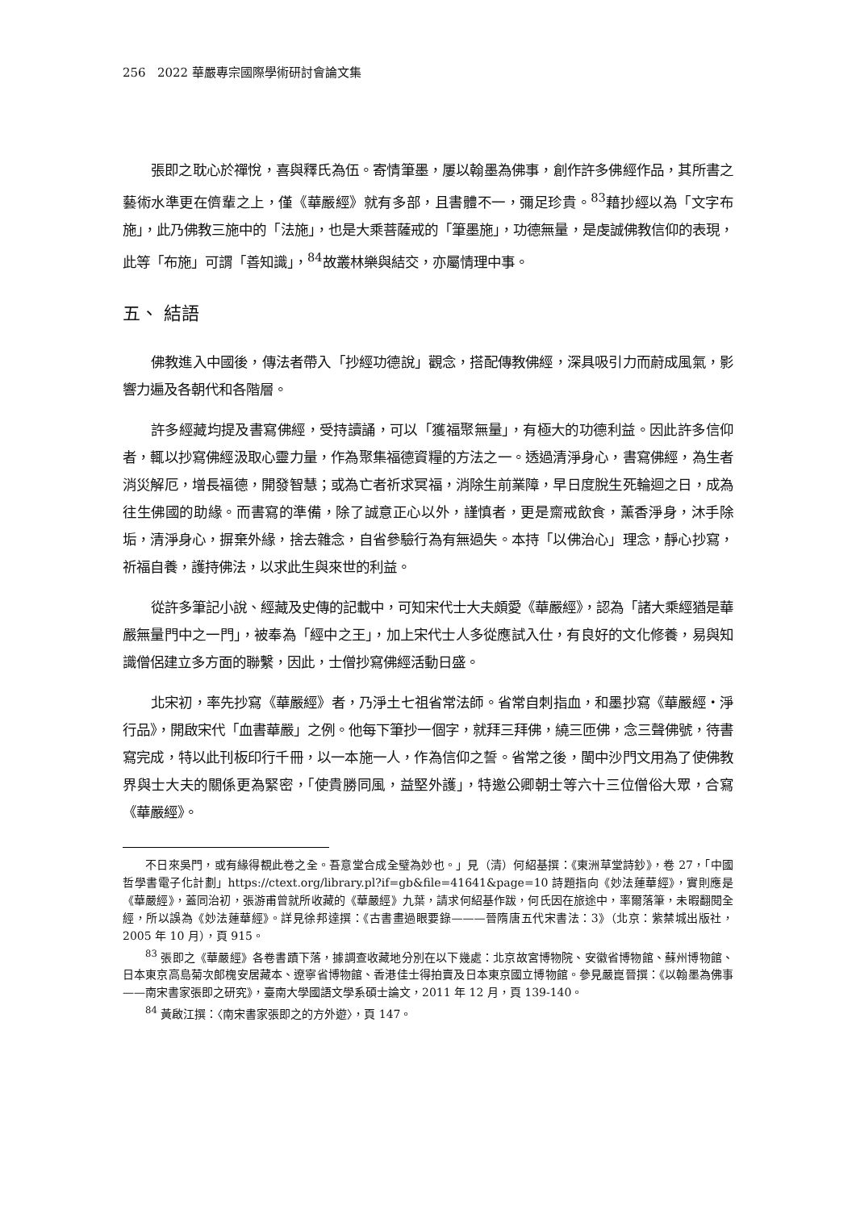256 2022 華嚴專宗國際學術研討會論文集
張即之耽心於禪悅，喜與釋氏為伍。寄情筆墨，屢以翰墨為佛事，創作許多佛經作品，其所書之藝術水準更在儕輩之上，僅《華嚴經》就有多部，且書體不一，彌足珍貴。<sup>83</sup>藉抄經以為「文字布施」，此乃佛教三施中的「法施」，也是大乘菩薩戒的「筆墨施」，功德無量，是虔誠佛教信仰的表現，此等「布施」可謂「善知識」，<sup>84</sup>故叢林樂與結交，亦屬情理中事。
五、 結語
佛教進入中國後，傳法者帶入「抄經功德說」觀念，搭配傳教佛經，深具吸引力而蔚成風氣，影響力遍及各朝代和各階層。
許多經藏均提及書寫佛經，受持讀誦，可以「獲福聚無量」，有極大的功德利益。因此許多信仰者，輒以抄寫佛經汲取心靈力量，作為聚集福德資糧的方法之一。透過清淨身心，書寫佛經，為生者消災解厄，增長福德，開發智慧；或為亡者祈求冥福，消除生前業障，早日度脫生死輪迴之日，成為往生佛國的助緣。而書寫的準備，除了誠意正心以外，謹慎者，更是齋戒飲食，薰香淨身，沐手除垢，清淨身心，摒棄外緣，捨去雜念，自省參驗行為有無過失。本持「以佛治心」理念，靜心抄寫，祈福自養，護持佛法，以求此生與來世的利益。
從許多筆記小說、經藏及史傳的記載中，可知宋代士大夫頗愛《華嚴經》，認為「諸大乘經猶是華嚴無量門中之一門」，被奉為「經中之王」，加上宋代士人多從應試入仕，有良好的文化修養，易與知識僧侶建立多方面的聯繫，因此，士僧抄寫佛經活動日盛。
北宋初，率先抄寫《華嚴經》者，乃淨土七祖省常法師。省常自刺指血，和墨抄寫《華嚴經・淨行品》，開啟宋代「血書華嚴」之例。他每下筆抄一個字，就拜三拜佛，繞三匝佛，念三聲佛號，待書寫完成，特以此刊板印行千冊，以一本施一人，作為信仰之誓。省常之後，閩中沙門文用為了使佛教界與士大夫的關係更為緊密，「使貴勝同風，益堅外護」，特邀公卿朝士等六十三位僧俗大眾，合寫《華嚴經》。
不日來吳門，或有緣得覩此卷之全。吾意堂合成全璧為妙也。」見（清）何紹基撰：《東洲草堂詩鈔》，卷 27，「中國哲學書電子化計劃」https://ctext.org/library.pl?if=gb&file=41641&page=10 詩題指向《妙法蓮華經》，實則應是《華嚴經》，蓋同治初，張游甫曾就所收藏的《華嚴經》九葉，請求何紹基作跋，何氏因在旅途中，率爾落筆，未暇翻閱全經，所以誤為《妙法蓮華經》。詳見徐邦達撰：《古書畫過眼要錄———晉隋唐五代宋書法：3》（北京：紫禁城出版社，2005 年 10 月），頁 915。
<sup>83</sup> 張即之《華嚴經》各卷書蹟下落，據調查收藏地分別在以下幾處：北京故宮博物院、安徽省博物館、蘇州博物館、日本東京高島菊次郎槐安居藏本、遼寧省博物館、香港佳士得拍賣及日本東京國立博物館。參見嚴崑晉撰：《以翰墨為佛事——南宋書家張即之研究》，臺南大學國語文學系碩士論文，2011 年 12 月，頁 139-140。
<sup>84</sup> 黃啟江撰：〈南宋書家張即之的方外遊〉，頁 147。